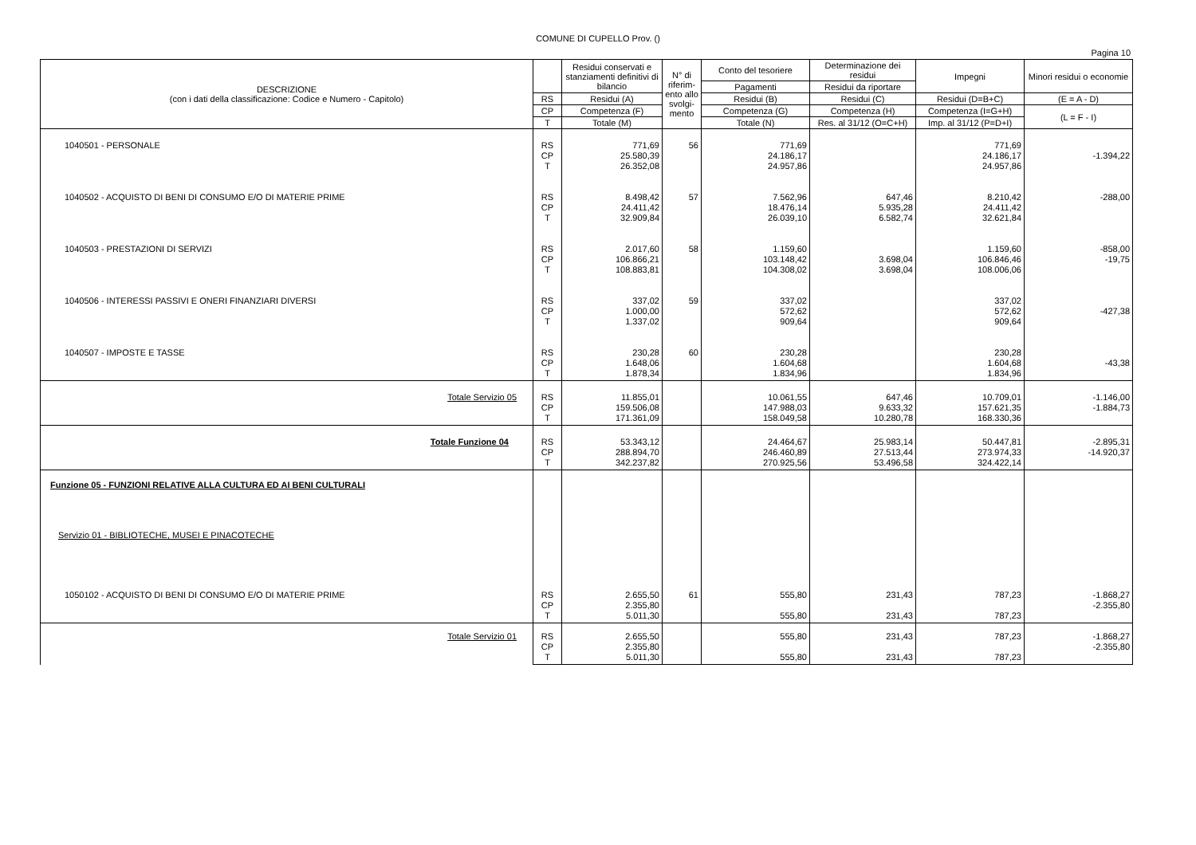COMUNE DI CUPELLO Prov. ()
Pagina 10
| DESCRIZIONE (con i dati della classificazione: Codice e Numero - Capitolo) | | Residui conservati e stanziamenti definitivi di bilancio | N° di riferim-ento allo svolgi-mento | Conto del tesoriere | Determinazione dei residui | Impegni | Minori residui o economie |
| --- | --- | --- | --- | --- | --- | --- | --- |
| | | | | Pagamenti | Residui da riportare | | |
| | RS | Residui (A) | | Residui (B) | Residui (C) | Residui (D=B+C) | (E = A - D) |
| | CP | Competenza (F) | | Competenza (G) | Competenza (H) | Competenza (I=G+H) | (L = F - I) |
| | T | Totale (M) | | Totale (N) | Res. al 31/12 (O=C+H) | Imp. al 31/12 (P=D+I) | |
| 1040501 - PERSONALE | RS CP T | 771,69 25.580,39 26.352,08 | 56 | 771,69 24.186,17 24.957,86 | | 771,69 24.186,17 24.957,86 | -1.394,22 |
| 1040502 - ACQUISTO DI BENI DI CONSUMO E/O DI MATERIE PRIME | RS CP T | 8.498,42 24.411,42 32.909,84 | 57 | 7.562,96 18.476,14 26.039,10 | 647,46 5.935,28 6.582,74 | 8.210,42 24.411,42 32.621,84 | -288,00 |
| 1040503 - PRESTAZIONI DI SERVIZI | RS CP T | 2.017,60 106.866,21 108.883,81 | 58 | 1.159,60 103.148,42 104.308,02 | 3.698,04 3.698,04 | 1.159,60 106.846,46 108.006,06 | -858,00 -19,75 |
| 1040506 - INTERESSI PASSIVI E ONERI FINANZIARI DIVERSI | RS CP T | 337,02 1.000,00 1.337,02 | 59 | 337,02 572,62 909,64 | | 337,02 572,62 909,64 | -427,38 |
| 1040507 - IMPOSTE E TASSE | RS CP T | 230,28 1.648,06 1.878,34 | 60 | 230,28 1.604,68 1.834,96 | | 230,28 1.604,68 1.834,96 | -43,38 |
| Totale Servizio 05 | RS CP T | 11.855,01 159.506,08 171.361,09 | | 10.061,55 147.988,03 158.049,58 | 647,46 9.633,32 10.280,78 | 10.709,01 157.621,35 168.330,36 | -1.146,00 -1.884,73 |
| Totale Funzione 04 | RS CP T | 53.343,12 288.894,70 342.237,82 | | 24.464,67 246.460,89 270.925,56 | 25.983,14 27.513,44 53.496,58 | 50.447,81 273.974,33 324.422,14 | -2.895,31 -14.920,37 |
| Funzione 05 - FUNZIONI RELATIVE ALLA CULTURA ED AI BENI CULTURALI | | | | | | | |
| Servizio 01 - BIBLIOTECHE, MUSEI E PINACOTECHE | | | | | | | |
| 1050102 - ACQUISTO DI BENI DI CONSUMO E/O DI MATERIE PRIME | RS CP T | 2.655,50 2.355,80 5.011,30 | 61 | 555,80 555,80 | 231,43 231,43 | 787,23 787,23 | -1.868,27 -2.355,80 |
| Totale Servizio 01 | RS CP T | 2.655,50 2.355,80 5.011,30 | | 555,80 555,80 | 231,43 231,43 | 787,23 787,23 | -1.868,27 -2.355,80 |